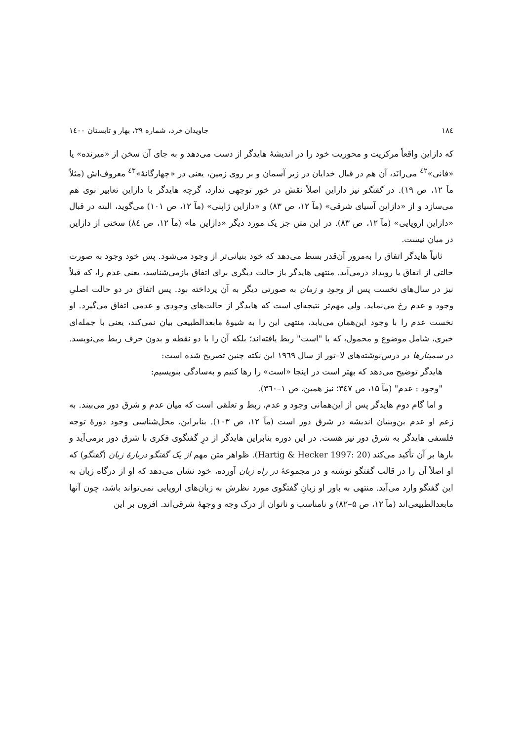۱۸٤ جاویدان خرد، شماره ۳۹، بهار و تابستان ۱٤۰۰
که دازاین واقعاً مرکزیت و محوریت خود را در اندیشهٔ هایدگر از دست می‌دهد و به جای آن سخن از «میرنده» یا «فانی»<sup>٤٢</sup> می‌رانَد، آن هم در قبال خدایان در زیر آسمان و بر روی زمین، یعنی در «چهارگانهٔ»<sup>٤٣</sup> معروف‌اش (مثلاً مآ ۱۲، ص ۱۹). در گفتگو نیز دازاین اصلاً نقش در خور توجهی ندارد، گرچه هایدگر با دازاین تعابیر نوی هم می‌سازد و از «دازاین آسیای شرقی» (مآ ۱۲، ص ۸۳) و «دازاین ژاپنی» (مآ ۱۲، ص ۱۰۱) می‌گوید، البته در قبال «دازاین اروپایی» (مآ ۱۲، ص ۸۳). در این متن جز یک مورد دیگر «دازاین ما» (مآ ۱۲، ص ۸٤) سخنی از دازاین در میان نیست.
ثانیاً هایدگر اتفاق را به‌مرور آن‌قدر بسط می‌دهد که خود بنیانی‌تر از وجود می‌شود. پس خود وجود به صورت حالتی از اتفاق یا رویداد درمی‌آید. منتهی هایدگر باز حالت دیگری برای اتفاق بازمی‌شناسد، یعنی عدم را، که قبلاً نیز در سال‌های نخست پس از وجود و زمان به صورتی دیگر به آن پرداخته بود. پس اتفاق در دو حالت اصلیِ وجود و عدم رخ می‌نماید. ولی مهم‌تر نتیجه‌ای است که هایدگر از حالت‌های وجودی و عدمی اتفاق می‌گیرد. او نخست عدم را با وجود این‌همان می‌یابد، منتهی این را به شیوهٔ مابعدالطبیعی بیان نمی‌کند، یعنی با جمله‌ای خبری، شامل موضوع و محمول، که با "است" ربط یافته‌اند؛ بلکه آن را با دو نقطه و بدون حرف ربط می‌نویسد. در سمینارها در درس‌نوشته‌های لا–تور از سال ۱۹٦۹ این نکته چنین تصریح شده است:
هایدگر توضیح می‌دهد که بهتر است در اینجا «است» را رها کنیم و به‌سادگی بنویسیم:
"وجود : عدم" (مآ ۱۵، ص ۳٤۷؛ نیز همین، ص ۱–۳٦۰).
و اما گام دوم هایدگر پس از این‌همانی وجود و عدم، ربط و تعلقی است که میان عدم و شرق دور می‌بیند. به زعم او عدم بن‌وبنیان اندیشه در شرق دور است (مآ ۱۲، ص ۱۰۳). بنابراین، محل‌شناسی وجود دورهٔ توجه فلسفی هایدگر به شرق دور نیز هست. در این دوره بنابراین هایدگر از درِ گفتگوی فکری با شرق دور برمی‌آید و بارها بر آن تأکید می‌کند (Hartig & Hecker 1997: 20). ظواهر متن مهم از یک گفتگو دربارهٔ زبان (گفتگو) که او اصلاً آن را در قالب گفتگو نوشته و در مجموعهٔ در راه زبان آورده، خود نشان می‌دهد که او از درگاه زبان به این گفتگو وارد می‌آید. منتهی به باور او زبانِ گفتگوی مورد نظرش به زبان‌های اروپایی نمی‌تواند باشد، چون آنها مابعدالطبیعی‌اند (مآ ۱۲، ص ۵–۸۲) و نامناسب و ناتوان از درک وجه و وجههٔ شرقی‌اند. افزون بر این